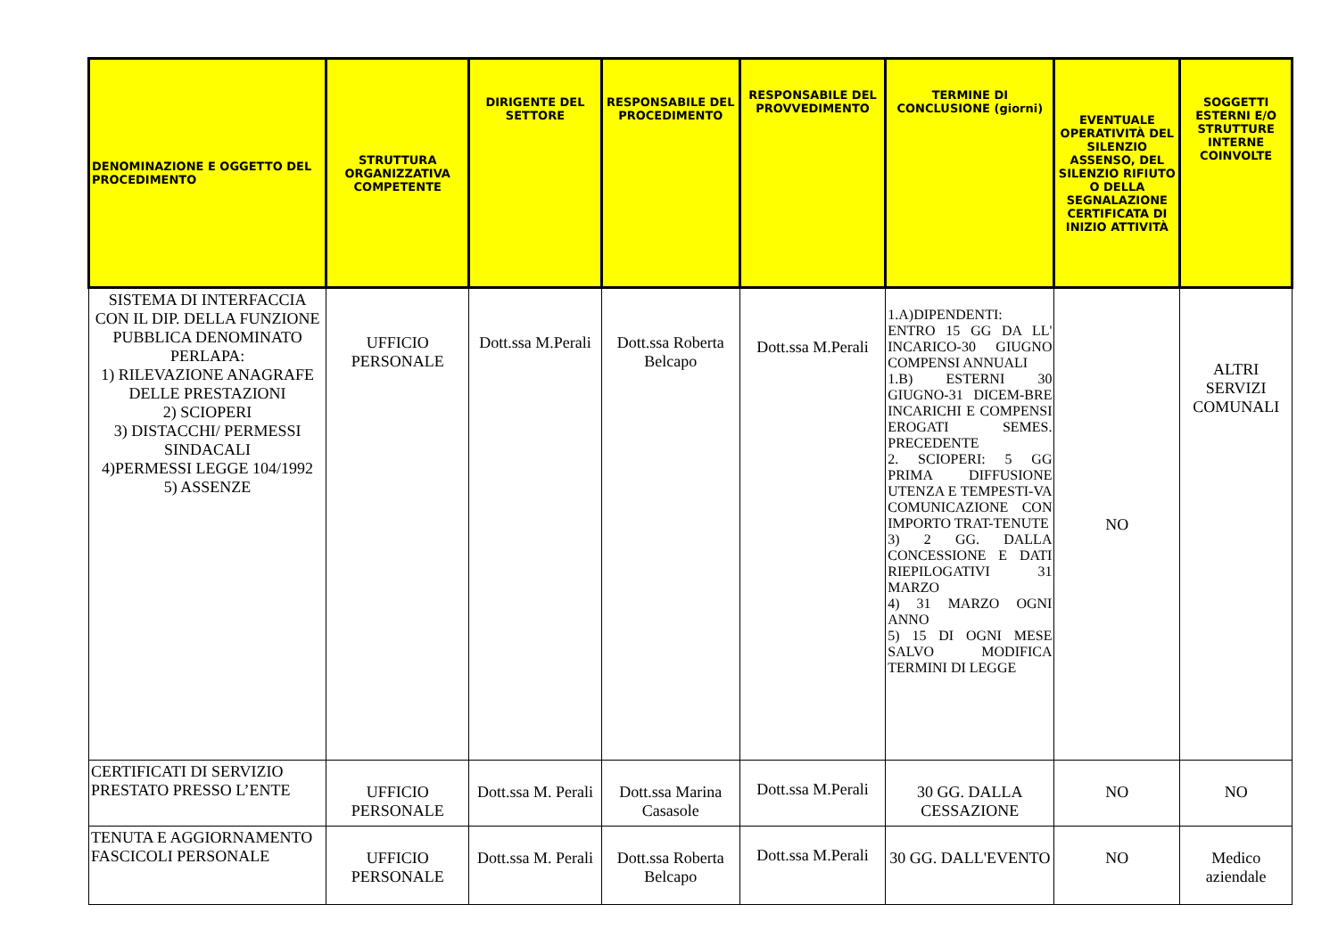| DENOMINAZIONE E OGGETTO DEL PROCEDIMENTO | STRUTTURA ORGANIZZATIVA COMPETENTE | DIRIGENTE DEL SETTORE | RESPONSABILE DEL PROCEDIMENTO | RESPONSABILE DEL PROVVEDIMENTO | TERMINE DI CONCLUSIONE (giorni) | EVENTUALE OPERATIVITÀ DEL SILENZIO ASSENSO, DEL SILENZIO RIFIUTO O DELLA SEGNALAZIONE CERTIFICATA DI INIZIO ATTIVITÀ | SOGGETTI ESTERNI E/O STRUTTURE INTERNE COINVOLTE |
| --- | --- | --- | --- | --- | --- | --- | --- |
| SISTEMA DI INTERFACCIA CON IL DIP. DELLA FUNZIONE PUBBLICA DENOMINATO PERLAPA: 1) RILEVAZIONE ANAGRAFE DELLE PRESTAZIONI 2) SCIOPERI 3) DISTACCHI/ PERMESSI SINDACALI 4)PERMESSI LEGGE 104/1992 5) ASSENZE | UFFICIO PERSONALE | Dott.ssa M.Perali | Dott.ssa Roberta Belcapo | Dott.ssa M.Perali | 1.A)DIPENDENTI: ENTRO 15 GG DA LL' INCARICO-30 GIUGNO COMPENSI ANNUALI 1.B) ESTERNI 30 GIUGNO-31 DICEM-BRE INCARICHI E COMPENSI EROGATI SEMES. PRECEDENTE 2. SCIOPERI: 5 GG PRIMA DIFFUSIONE UTENZA E TEMPESTI-VA COMUNICAZIONE CON IMPORTO TRAT-TENUTE 3) 2 GG. DALLA CONCESSIONE E DATI RIEPILOGATIVI 31 MARZO 4) 31 MARZO OGNI ANNO 5) 15 DI OGNI MESE SALVO MODIFICA TERMINI DI LEGGE | NO | ALTRI SERVIZI COMUNALI |
| CERTIFICATI DI SERVIZIO PRESTATO PRESSO L’ENTE | UFFICIO PERSONALE | Dott.ssa M. Perali | Dott.ssa Marina Casasole | Dott.ssa M.Perali | 30 GG. DALLA CESSAZIONE | NO | NO |
| TENUTA E AGGIORNAMENTO FASCICOLI PERSONALE | UFFICIO PERSONALE | Dott.ssa M. Perali | Dott.ssa Roberta Belcapo | Dott.ssa M.Perali | 30 GG. DALL'EVENTO | NO | Medico aziendale |